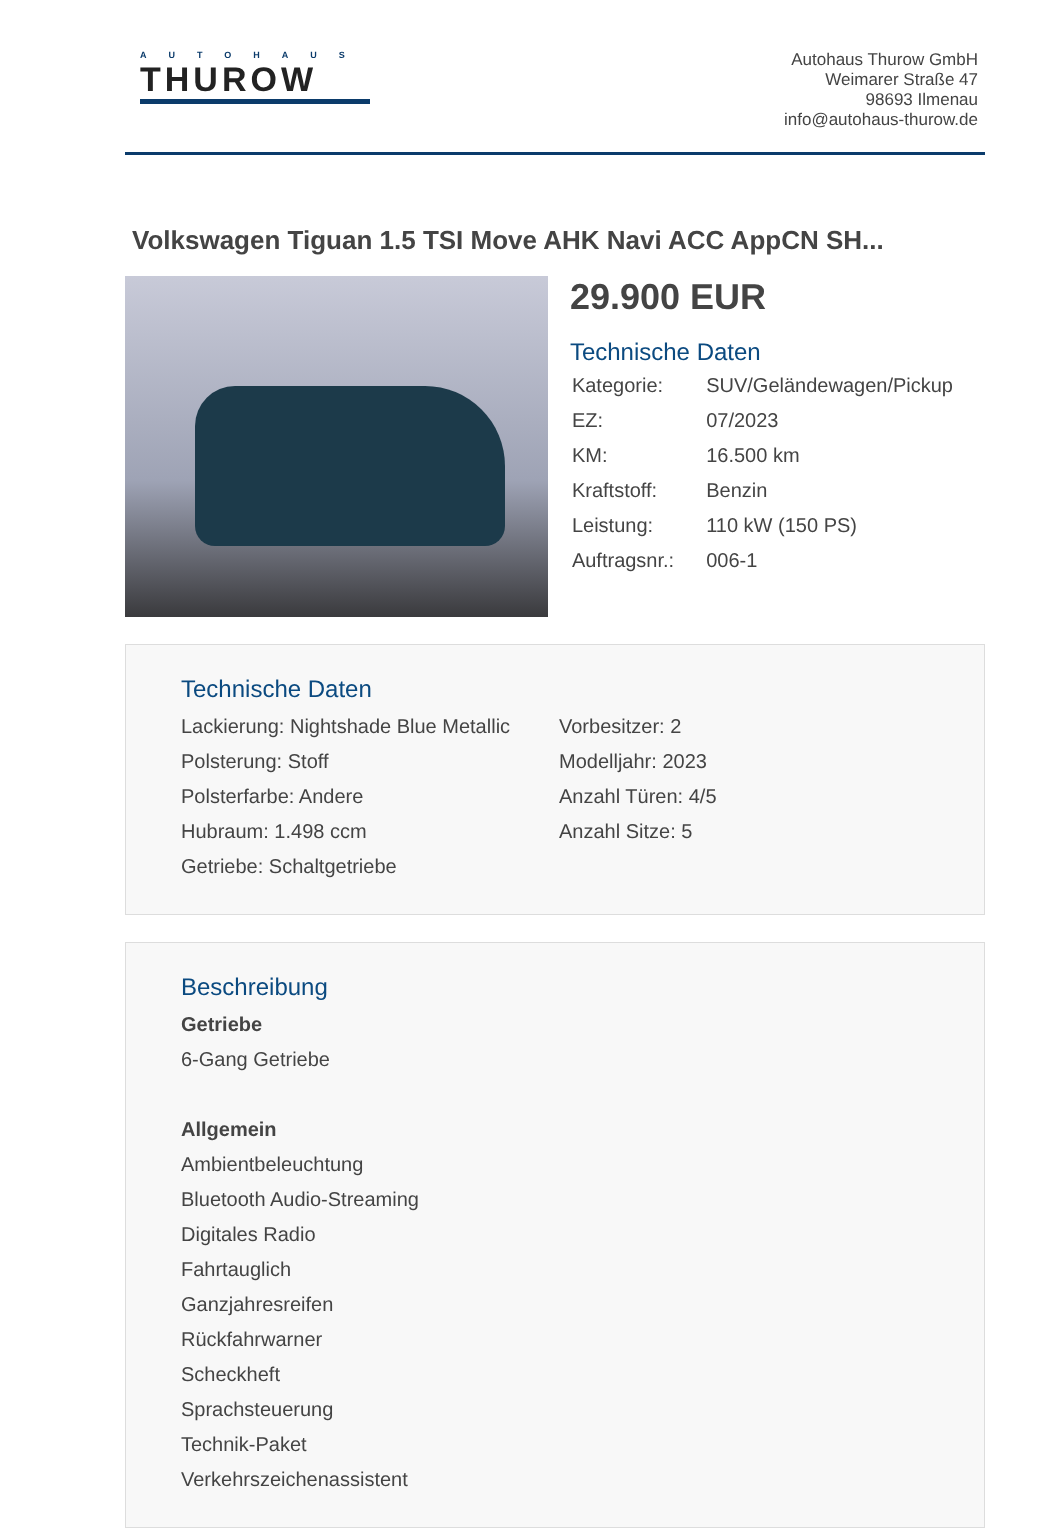AUTOHAUS
THUROW
Autohaus Thurow GmbH
Weimarer Straße 47
98693 Ilmenau
info@autohaus-thurow.de
Volkswagen Tiguan 1.5 TSI Move AHK Navi ACC AppCN SH...
29.900 EUR
Technische Daten
| Kategorie: | SUV/Geländewagen/Pickup |
| EZ: | 07/2023 |
| KM: | 16.500 km |
| Kraftstoff: | Benzin |
| Leistung: | 110 kW (150 PS) |
| Auftragsnr.: | 006-1 |
Technische Daten
Lackierung: Nightshade Blue Metallic
Polsterung: Stoff
Polsterfarbe: Andere
Hubraum: 1.498 ccm
Getriebe: Schaltgetriebe
Vorbesitzer: 2
Modelljahr: 2023
Anzahl Türen: 4/5
Anzahl Sitze: 5
Beschreibung
Getriebe
6-Gang Getriebe
Allgemein
Ambientbeleuchtung
Bluetooth Audio-Streaming
Digitales Radio
Fahrtauglich
Ganzjahresreifen
Rückfahrwarner
Scheckheft
Sprachsteuerung
Technik-Paket
Verkehrszeichenassistent